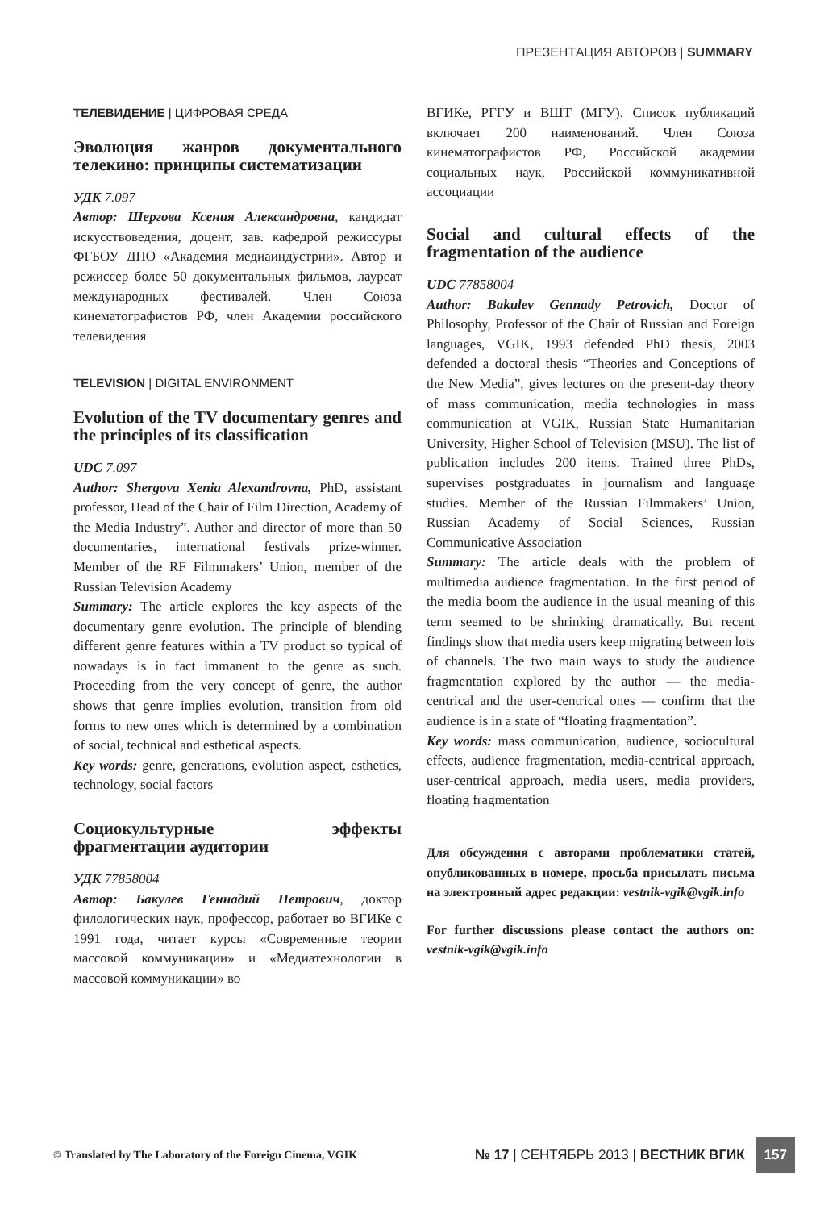ПРЕЗЕНТАЦИЯ АВТОРОВ | SUMMARY
ТЕЛЕВИДЕНИЕ | ЦИФРОВАЯ СРЕДА
Эволюция жанров документального телекино: принципы систематизации
УДК 7.097
Автор: Шергова Ксения Александровна, кандидат искусствоведения, доцент, зав. кафедрой режиссуры ФГБОУ ДПО «Академия медиаиндустрии». Автор и режиссер более 50 документальных фильмов, лауреат международных фестивалей. Член Союза кинематографистов РФ, член Академии российского телевидения
TELEVISION | DIGITAL ENVIRONMENT
Evolution of the TV documentary genres and the principles of its classification
UDC 7.097
Author: Shergova Xenia Alexandrovna, PhD, assistant professor, Head of the Chair of Film Direction, Academy of the Media Industry”. Author and director of more than 50 documentaries, international festivals prize-winner. Member of the RF Filmmakers’ Union, member of the Russian Television Academy
Summary: The article explores the key aspects of the documentary genre evolution. The principle of blending different genre features within a TV product so typical of nowadays is in fact immanent to the genre as such. Proceeding from the very concept of genre, the author shows that genre implies evolution, transition from old forms to new ones which is determined by a combination of social, technical and esthetical aspects.
Key words: genre, generations, evolution aspect, esthetics, technology, social factors
Социокультурные эффекты фрагментации аудитории
УДК 77858004
Автор: Бакулев Геннадий Петрович, доктор филологических наук, профессор, работает во ВГИКе с 1991 года, читает курсы «Современные теории массовой коммуникации» и «Медиатехнологии в массовой коммуникации» во
ВГИКе, РГГУ и ВШТ (МГУ). Список публикаций включает 200 наименований. Член Союза кинематографистов РФ, Российской академии социальных наук, Российской коммуникативной ассоциации
Social and cultural effects of the fragmentation of the audience
UDC 77858004
Author: Bakulev Gennady Petrovich, Doctor of Philosophy, Professor of the Chair of Russian and Foreign languages, VGIK, 1993 defended PhD thesis, 2003 defended a doctoral thesis “Theories and Conceptions of the New Media”, gives lectures on the present-day theory of mass communication, media technologies in mass communication at VGIK, Russian State Humanitarian University, Higher School of Television (MSU). The list of publication includes 200 items. Trained three PhDs, supervises postgraduates in journalism and language studies. Member of the Russian Filmmakers’ Union, Russian Academy of Social Sciences, Russian Communicative Association
Summary: The article deals with the problem of multimedia audience fragmentation. In the first period of the media boom the audience in the usual meaning of this term seemed to be shrinking dramatically. But recent findings show that media users keep migrating between lots of channels. The two main ways to study the audience fragmentation explored by the author — the media-centrical and the user-centrical ones — confirm that the audience is in a state of “floating fragmentation”.
Key words: mass communication, audience, sociocultural effects, audience fragmentation, media-centrical approach, user-centrical approach, media users, media providers, floating fragmentation
Для обсуждения с авторами проблематики статей, опубликованных в номере, просьба присылать письма на электронный адрес редакции: vestnik-vgik@vgik.info
For further discussions please contact the authors on: vestnik-vgik@vgik.info
© Translated by The Laboratory of the Foreign Cinema, VGIK
№ 17 | СЕНТЯБРЬ 2013 | ВЕСТНИК ВГИК 157